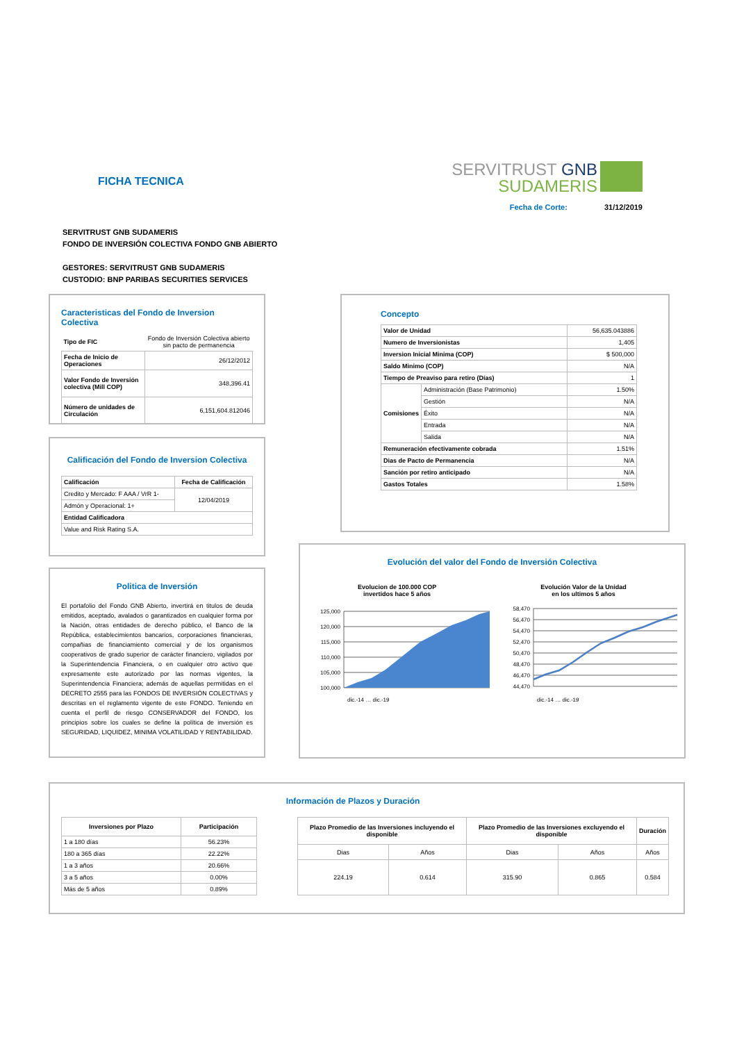FICHA TECNICA
SERVITRUST GNB
SUDAMERIS
Fecha de Corte: 31/12/2019
SERVITRUST GNB SUDAMERIS
FONDO DE INVERSIÓN COLECTIVA FONDO GNB ABIERTO
GESTORES: SERVITRUST GNB SUDAMERIS
CUSTODIO: BNP PARIBAS SECURITIES SERVICES
Caracteristicas del Fondo de Inversion Colectiva
| Tipo de FIC | Fondo de Inversión Colectiva abierto sin pacto de permanencia |
| Fecha de Inicio de Operaciones | 26/12/2012 |
| Valor Fondo de Inversión colectiva (Mill COP) | 348,396.41 |
| Número de unidades de Circulación | 6,151,604.812046 |
Calificación del Fondo de Inversion Colectiva
| Calificación | Fecha de Calificación |
| --- | --- |
| Credito y Mercado: F AAA / VrR 1- | 12/04/2019 |
| Admón y Operacional: 1+ | |
| Entidad Calificadora | |
| Value and Risk Rating S.A. | |
Politica de Inversión
El portafolio del Fondo GNB Abierto, invertirá en titulos de deuda emitidos, aceptado, avalados o garantizados en cualquier forma por la Nación, otras entidades de derecho público, el Banco de la República, establecimientos bancarios, corporaciones financieras, compañias de financiamiento comercial y de los organismos cooperativos de grado superior de carácter financiero, vigilados por la Superintendencia Financiera, o en cualquier otro activo que expresamente este autorizado por las normas vigentes, la Superintendencia Financiera; además de aquellas permitidas en el DECRETO 2555 para las FONDOS DE INVERSIÓN COLECTIVAS y descritas en el reglamento vigente de este FONDO. Teniendo en cuenta el perfil de riesgo CONSERVADOR del FONDO, los principios sobre los cuales se define la política de inversión es SEGURIDAD, LIQUIDEZ, MINIMA VOLATILIDAD Y RENTABILIDAD.
Concepto
| Valor de Unidad | | 56,635.043886 |
| Numero de Inversionistas | | 1,405 |
| Inversion Inicial Minima (COP) | | $ 500,000 |
| Saldo Minimo (COP) | | N/A |
| Tiempo de Preaviso para retiro (Días) | | 1 |
| Comisiones | Administración (Base Patrimonio) | 1.50% |
| | Gestión | N/A |
| | Éxito | N/A |
| | Entrada | N/A |
| | Salida | N/A |
| Remuneración efectivamente cobrada | | 1.51% |
| Dias de Pacto de Permanencia | | N/A |
| Sanción por retiro anticipado | | N/A |
| Gastos Totales | | 1.58% |
Evolución del valor del Fondo de Inversión Colectiva
Evolucion de 100.000 COP
invertidos hace 5 años
Evolución Valor de la Unidad
en los ultimos 5 años
125,000
120,000
115,000
110,000
105,000
100,000
58,470
56,470
54,470
52,470
50,470
48,470
46,470
44,470
dic.-14 … dic.-19
dic.-14 … dic.-19
Información de Plazos y Duración
| Inversiones por Plazo | Participación |
| --- | --- |
| 1 a 180 días | 56.23% |
| 180 a 365 días | 22.22% |
| 1 a 3 años | 20.66% |
| 3 a 5 años | 0.00% |
| Más de 5 años | 0.89% |
| Plazo Promedio de las Inversiones incluyendo el disponible | | Plazo Promedio de las Inversiones excluyendo el disponible | | Duración |
| --- | --- | --- | --- | --- |
| Dias | Años | Dias | Años | Años |
| 224.19 | 0.614 | 315.90 | 0.865 | 0.584 |